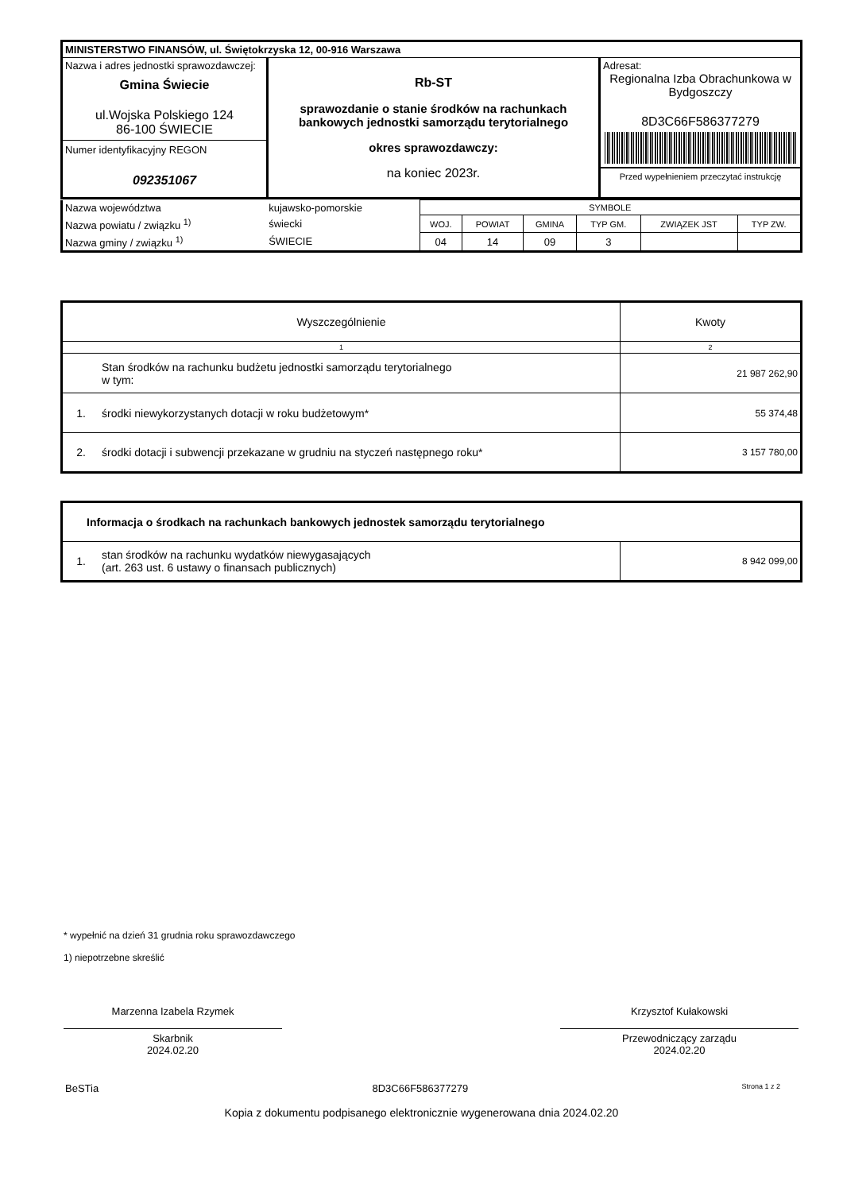| MINISTERSTWO FINANSÓW, ul. Świętokrzyska 12, 00-916 Warszawa | | |
| Nazwa i adres jednostki sprawozdawczej: Gmina Świecie ul.Wojska Polskiego 124 86-100 ŚWIECIE Numer identyfikacyjny REGON 092351067 | Rb-ST sprawozdanie o stanie środków na rachunkach bankowych jednostki samorządu terytorialnego okres sprawozdawczy: na koniec 2023r. | Adresat: Regionalna Izba Obrachunkowa w Bydgoszczy 8D3C66F586377279 Przed wypełnieniem przeczytać instrukcję |
| Nazwa województwa | kujawsko-pomorskie | SYMBOLE | | | | | |
| Nazwa powiatu / związku <sup>1)</sup> | świecki | WOJ. | POWIAT | GMINA | TYP GM. | ZWIĄZEK JST | TYP ZW. |
| Nazwa gminy / związku <sup>1)</sup> | ŚWIECIE | 04 | 14 | 09 | 3 | | |
| Wyszczególnienie | | Kwoty |
| --- | --- | --- |
| 1 | | 2 |
| | Stan środków na rachunku budżetu jednostki samorządu terytorialnego w tym: | 21 987 262,90 |
| 1. | środki niewykorzystanych dotacji w roku budżetowym* | 55 374,48 |
| 2. | środki dotacji i subwencji przekazane w grudniu na styczeń następnego roku* | 3 157 780,00 |
| Informacja o środkach na rachunkach bankowych jednostek samorządu terytorialnego | | |
| --- | --- | --- |
| 1. | stan środków na rachunku wydatków niewygasających (art. 263 ust. 6 ustawy o finansach publicznych) | 8 942 099,00 |
* wypełnić na dzień 31 grudnia roku sprawozdawczego
1) niepotrzebne skreślić
Marzenna Izabela Rzymek
Skarbnik
2024.02.20
Krzysztof Kułakowski
Przewodniczący zarządu
2024.02.20
BeSTia 8D3C66F586377279 Strona 1 z 2
Kopia z dokumentu podpisanego elektronicznie wygenerowana dnia 2024.02.20